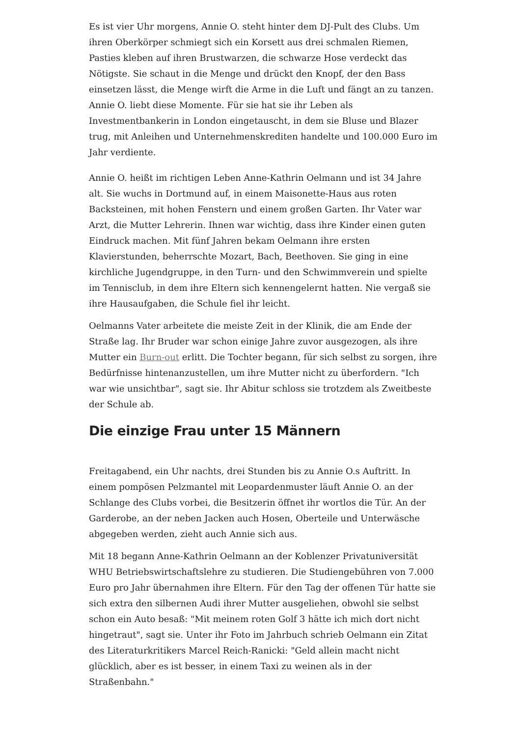Es ist vier Uhr morgens, Annie O. steht hinter dem DJ-Pult des Clubs. Um ihren Oberkörper schmiegt sich ein Korsett aus drei schmalen Riemen, Pasties kleben auf ihren Brustwarzen, die schwarze Hose verdeckt das Nötigste. Sie schaut in die Menge und drückt den Knopf, der den Bass einsetzen lässt, die Menge wirft die Arme in die Luft und fängt an zu tanzen. Annie O. liebt diese Momente. Für sie hat sie ihr Leben als Investmentbankerin in London eingetauscht, in dem sie Bluse und Blazer trug, mit Anleihen und Unternehmenskrediten handelte und 100.000 Euro im Jahr verdiente.
Annie O. heißt im richtigen Leben Anne-Kathrin Oelmann und ist 34 Jahre alt. Sie wuchs in Dortmund auf, in einem Maisonette-Haus aus roten Backsteinen, mit hohen Fenstern und einem großen Garten. Ihr Vater war Arzt, die Mutter Lehrerin. Ihnen war wichtig, dass ihre Kinder einen guten Eindruck machen. Mit fünf Jahren bekam Oelmann ihre ersten Klavierstunden, beherrschte Mozart, Bach, Beethoven. Sie ging in eine kirchliche Jugendgruppe, in den Turn- und den Schwimmverein und spielte im Tennisclub, in dem ihre Eltern sich kennengelernt hatten. Nie vergaß sie ihre Hausaufgaben, die Schule fiel ihr leicht.
Oelmanns Vater arbeitete die meiste Zeit in der Klinik, die am Ende der Straße lag. Ihr Bruder war schon einige Jahre zuvor ausgezogen, als ihre Mutter ein Burn-out erlitt. Die Tochter begann, für sich selbst zu sorgen, ihre Bedürfnisse hintenanzustellen, um ihre Mutter nicht zu überfordern. "Ich war wie unsichtbar", sagt sie. Ihr Abitur schloss sie trotzdem als Zweitbeste der Schule ab.
Die einzige Frau unter 15 Männern
Freitagabend, ein Uhr nachts, drei Stunden bis zu Annie O.s Auftritt. In einem pompösen Pelzmantel mit Leopardenmuster läuft Annie O. an der Schlange des Clubs vorbei, die Besitzerin öffnet ihr wortlos die Tür. An der Garderobe, an der neben Jacken auch Hosen, Oberteile und Unterwäsche abgegeben werden, zieht auch Annie sich aus.
Mit 18 begann Anne-Kathrin Oelmann an der Koblenzer Privatuniversität WHU Betriebswirtschaftslehre zu studieren. Die Studiengebühren von 7.000 Euro pro Jahr übernahmen ihre Eltern. Für den Tag der offenen Tür hatte sie sich extra den silbernen Audi ihrer Mutter ausgeliehen, obwohl sie selbst schon ein Auto besaß: "Mit meinem roten Golf 3 hätte ich mich dort nicht hingetraut", sagt sie. Unter ihr Foto im Jahrbuch schrieb Oelmann ein Zitat des Literaturkritikers Marcel Reich-Ranicki: "Geld allein macht nicht glücklich, aber es ist besser, in einem Taxi zu weinen als in der Straßenbahn."